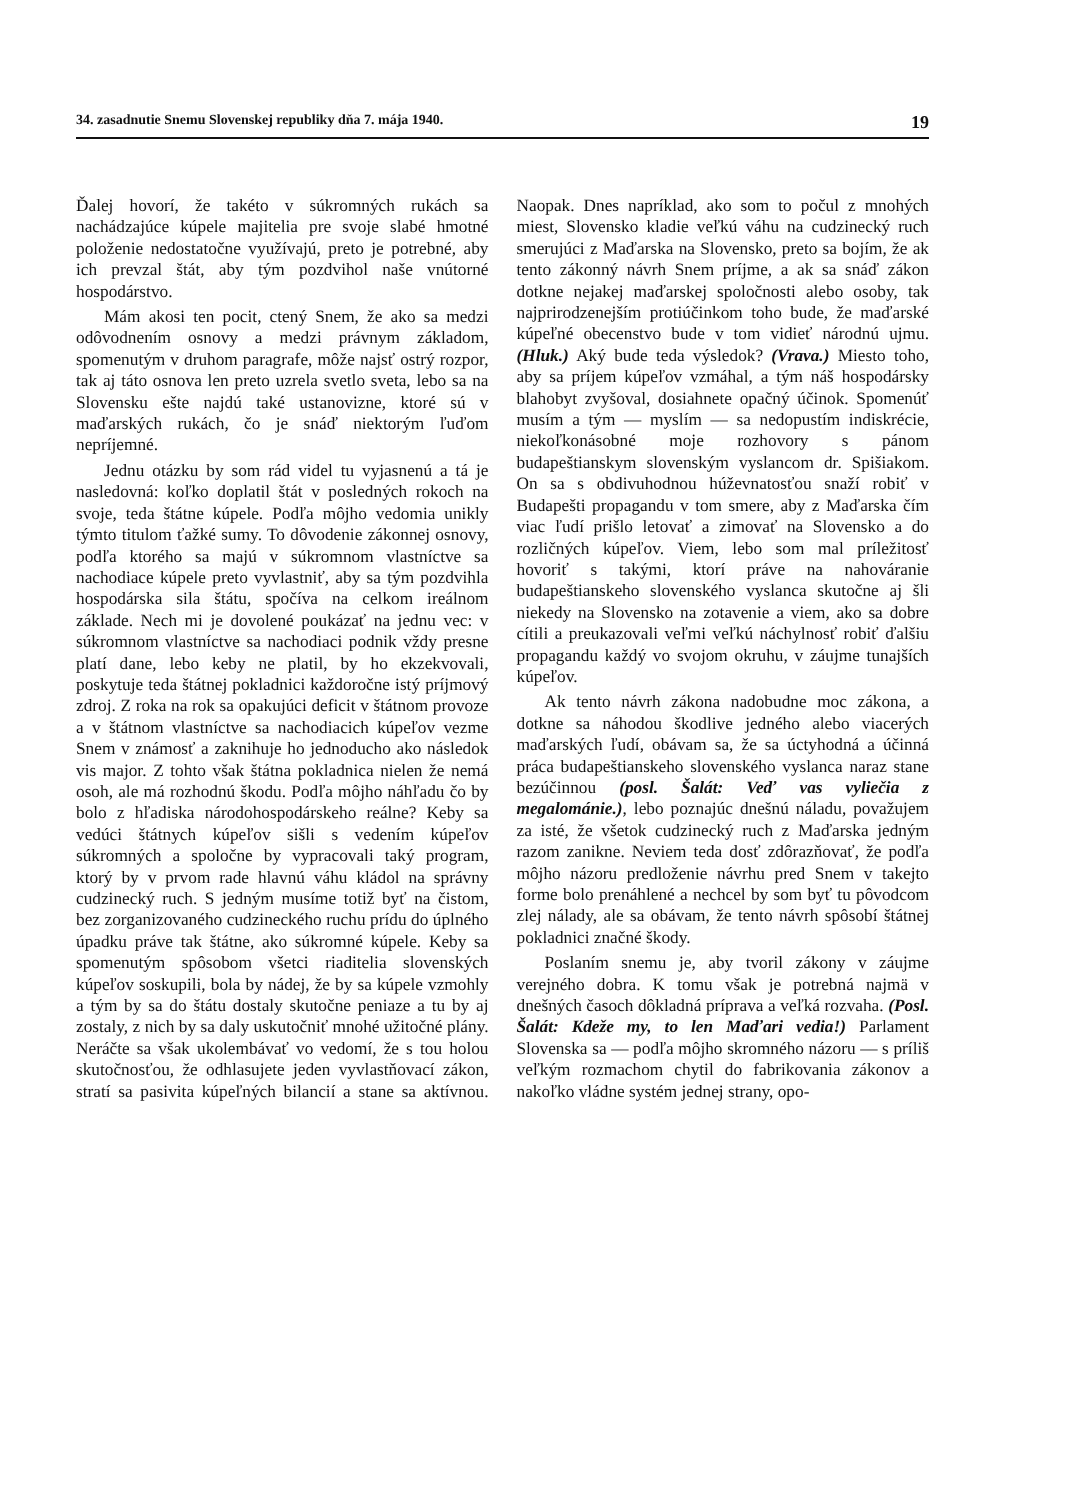34. zasadnutie Snemu Slovenskej republiky dňa 7. mája 1940. 19
Ďalej hovorí, že takéto v súkromných rukách sa nachádzajúce kúpele majitelia pre svoje slabé hmotné položenie nedostatočne využívajú, preto je potrebné, aby ich prevzal štát, aby tým pozdvihol naše vnútorné hospodárstvo.
Mám akosi ten pocit, ctený Snem, že ako sa medzi odôvodnením osnovy a medzi právnym základom, spomenutým v druhom paragrafe, môže najsť ostrý rozpor, tak aj táto osnova len preto uzrela svetlo sveta, lebo sa na Slovensku ešte najdú také ustanovizne, ktoré sú v maďarských rukách, čo je snáď niektorým ľuďom nepríjemné.
Jednu otázku by som rád videl tu vyjasnenú a tá je nasledovná: koľko doplatil štát v posledných rokoch na svoje, teda štátne kúpele. Podľa môjho vedomia unikly týmto titulom ťažké sumy. To dôvodenie zákonnej osnovy, podľa ktorého sa majú v súkromnom vlastníctve sa nachodiace kúpele preto vyvlastniť, aby sa tým pozdvihla hospodárska sila štátu, spočíva na celkom ireálnom základe. Nech mi je dovolené poukázať na jednu vec: v súkromnom vlastníctve sa nachodiaci podnik vždy presne platí dane, lebo keby ne platil, by ho ekzekvovali, poskytuje teda štátnej pokladnici každoročne istý príjmový zdroj. Z roka na rok sa opakujúci deficit v štátnom provoze a v štátnom vlastníctve sa nachodiacich kúpeľov vezme Snem v známosť a zaknihuje ho jednoducho ako následok vis major. Z tohto však štátna pokladnica nielen že nemá osoh, ale má rozhodnú škodu. Podľa môjho náhľadu čo by bolo z hľadiska národohospodárskeho reálne? Keby sa vedúci štátnych kúpeľov sišli s vedením kúpeľov súkromných a spoločne by vypracovali taký program, ktorý by v prvom rade hlavnú váhu kládol na správny cudzinecký ruch. S jedným musíme totiž byť na čistom, bez zorganizovaného cudzineckého ruchu prídu do úplného úpadku práve tak štátne, ako súkromné kúpele. Keby sa spomenutým spôsobom všetci riaditelia slovenských kúpeľov soskupili, bola by nádej, že by sa kúpele vzmohly a tým by sa do štátu dostaly skutočne peniaze a tu by aj zostaly, z nich by sa daly uskutočniť mnohé užitočné plány. Neráčte sa však ukolembávať vo vedomí, že s tou holou skutočnosťou, že odhlasujete jeden vyvlastňovací zákon, stratí sa pasivita kúpeľných bilancií a stane sa aktívnou. Naopak. Dnes napríklad, ako som to počul z mnohých miest, Slovensko kladie veľkú váhu na cudzinecký ruch smerujúci z Maďarska na Slovensko, preto sa bojím, že ak tento zákonný návrh Snem príjme, a ak sa snáď zákon dotkne nejakej maďarskej spoločnosti alebo osoby, tak najprirodzenejším protiúčinkom toho bude, že maďarské kúpeľné obecenstvo bude v tom vidieť národnú ujmu. (Hluk.) Aký bude teda výsledok? (Vrava.) Miesto toho, aby sa príjem kúpeľov vzmáhal, a tým náš hospodársky blahobyt zvyšoval, dosiahnete opačný účinok. Spomenúť musím a tým — myslím — sa nedopustím indiskrécie, niekoľkonásobné moje rozhovory s pánom budapeštianskym slovenským vyslancom dr. Spišiakom. On sa s obdivuhodnou húževnatosťou snaží robiť v Budapešti propagandu v tom smere, aby z Maďarska čím viac ľudí prišlo letovať a zimovať na Slovensko a do rozličných kúpeľov. Viem, lebo som mal príležitosť hovoriť s takými, ktorí práve na nahováranie budapeštianskeho slovenského vyslanca skutočne aj šli niekedy na Slovensko na zotavenie a viem, ako sa dobre cítili a preukazovali veľmi veľkú náchylnosť robiť ďalšiu propagandu každý vo svojom okruhu, v záujme tunajších kúpeľov.
Ak tento návrh zákona nadobudne moc zákona, a dotkne sa náhodou škodlive jedného alebo viacerých maďarských ľudí, obávam sa, že sa úctyhodná a účinná práca budapeštianskeho slovenského vyslanca naraz stane bezúčinnou (posl. Šalát: Veď vas vyliečia z megalománie.), lebo poznajúc dnešnú náladu, považujem za isté, že všetok cudzinecký ruch z Maďarska jedným razom zanikne. Neviem teda dosť zdôrazňovať, že podľa môjho názoru predloženie návrhu pred Snem v takejto forme bolo prenáhlené a nechcel by som byť tu pôvodcom zlej nálady, ale sa obávam, že tento návrh spôsobí štátnej pokladnici značné škody.
Poslaním snemu je, aby tvoril zákony v záujme verejného dobra. K tomu však je potrebná najmä v dnešných časoch dôkladná príprava a veľká rozvaha. (Posl. Šalát: Kdeže my, to len Maďari vedia!) Parlament Slovenska sa — podľa môjho skromného názoru — s príliš veľkým rozmachom chytil do fabrikovania zákonov a nakoľko vládne systém jednej strany, opo-